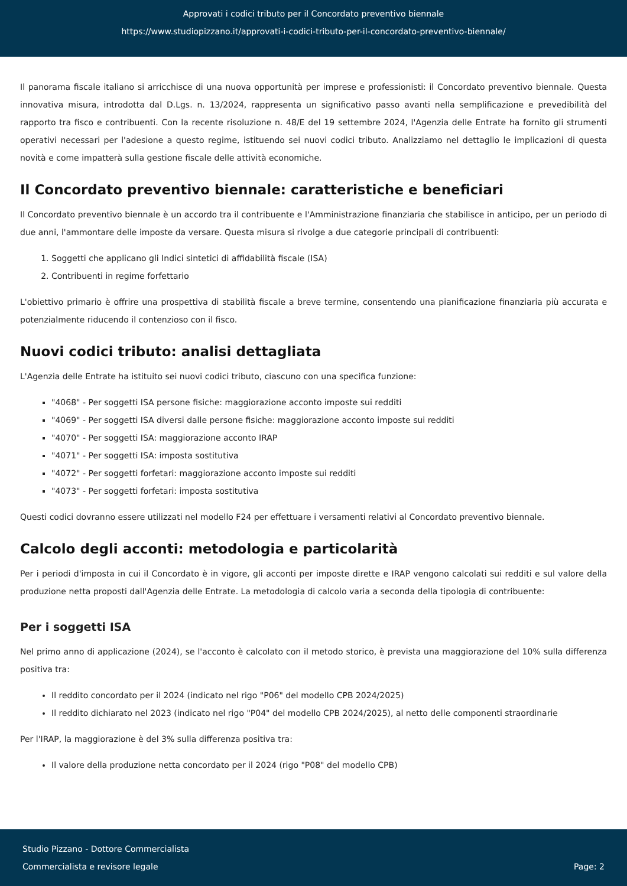Approvati i codici tributo per il Concordato preventivo biennale
https://www.studiopizzano.it/approvati-i-codici-tributo-per-il-concordato-preventivo-biennale/
Il panorama fiscale italiano si arricchisce di una nuova opportunità per imprese e professionisti: il Concordato preventivo biennale. Questa innovativa misura, introdotta dal D.Lgs. n. 13/2024, rappresenta un significativo passo avanti nella semplificazione e prevedibilità del rapporto tra fisco e contribuenti. Con la recente risoluzione n. 48/E del 19 settembre 2024, l'Agenzia delle Entrate ha fornito gli strumenti operativi necessari per l'adesione a questo regime, istituendo sei nuovi codici tributo. Analizziamo nel dettaglio le implicazioni di questa novità e come impatterà sulla gestione fiscale delle attività economiche.
Il Concordato preventivo biennale: caratteristiche e beneficiari
Il Concordato preventivo biennale è un accordo tra il contribuente e l'Amministrazione finanziaria che stabilisce in anticipo, per un periodo di due anni, l'ammontare delle imposte da versare. Questa misura si rivolge a due categorie principali di contribuenti:
1. Soggetti che applicano gli Indici sintetici di affidabilità fiscale (ISA)
2. Contribuenti in regime forfettario
L'obiettivo primario è offrire una prospettiva di stabilità fiscale a breve termine, consentendo una pianificazione finanziaria più accurata e potenzialmente riducendo il contenzioso con il fisco.
Nuovi codici tributo: analisi dettagliata
L'Agenzia delle Entrate ha istituito sei nuovi codici tributo, ciascuno con una specifica funzione:
"4068" - Per soggetti ISA persone fisiche: maggiorazione acconto imposte sui redditi
"4069" - Per soggetti ISA diversi dalle persone fisiche: maggiorazione acconto imposte sui redditi
"4070" - Per soggetti ISA: maggiorazione acconto IRAP
"4071" - Per soggetti ISA: imposta sostitutiva
"4072" - Per soggetti forfetari: maggiorazione acconto imposte sui redditi
"4073" - Per soggetti forfetari: imposta sostitutiva
Questi codici dovranno essere utilizzati nel modello F24 per effettuare i versamenti relativi al Concordato preventivo biennale.
Calcolo degli acconti: metodologia e particolarità
Per i periodi d'imposta in cui il Concordato è in vigore, gli acconti per imposte dirette e IRAP vengono calcolati sui redditi e sul valore della produzione netta proposti dall'Agenzia delle Entrate. La metodologia di calcolo varia a seconda della tipologia di contribuente:
Per i soggetti ISA
Nel primo anno di applicazione (2024), se l'acconto è calcolato con il metodo storico, è prevista una maggiorazione del 10% sulla differenza positiva tra:
Il reddito concordato per il 2024 (indicato nel rigo "P06" del modello CPB 2024/2025)
Il reddito dichiarato nel 2023 (indicato nel rigo "P04" del modello CPB 2024/2025), al netto delle componenti straordinarie
Per l'IRAP, la maggiorazione è del 3% sulla differenza positiva tra:
Il valore della produzione netta concordato per il 2024 (rigo "P08" del modello CPB)
Studio Pizzano - Dottore Commercialista
Commercialista e revisore legale
Page: 2